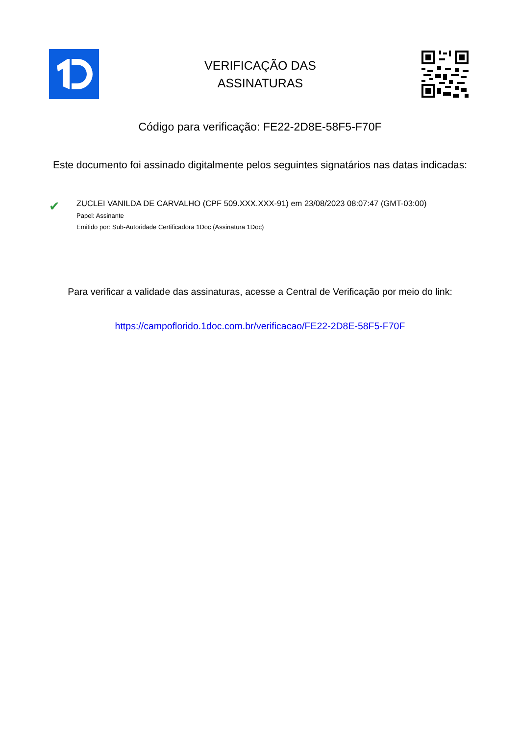VERIFICAÇÃO DAS
ASSINATURAS
Código para verificação: FE22-2D8E-58F5-F70F
Este documento foi assinado digitalmente pelos seguintes signatários nas datas indicadas:
✔
ZUCLEI VANILDA DE CARVALHO (CPF 509.XXX.XXX-91) em 23/08/2023 08:07:47 (GMT-03:00)
Papel: Assinante
Emitido por: Sub-Autoridade Certificadora 1Doc (Assinatura 1Doc)
Para verificar a validade das assinaturas, acesse a Central de Verificação por meio do link:
https://campoflorido.1doc.com.br/verificacao/FE22-2D8E-58F5-F70F